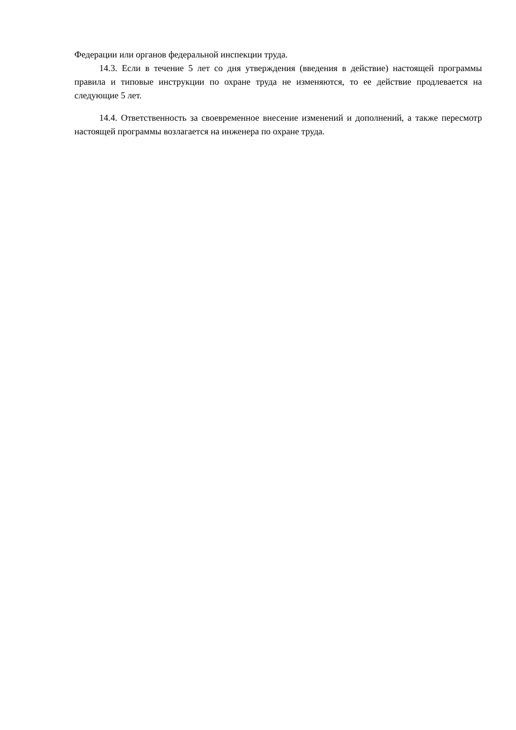Федерации или органов федеральной инспекции труда.
14.3. Если в течение 5 лет со дня утверждения (введения в действие) настоящей программы правила и типовые инструкции по охране труда не изменяются, то ее действие продлевается на следующие 5 лет.
14.4. Ответственность за своевременное внесение изменений и дополнений, а также пересмотр настоящей программы возлагается на инженера по охране труда.